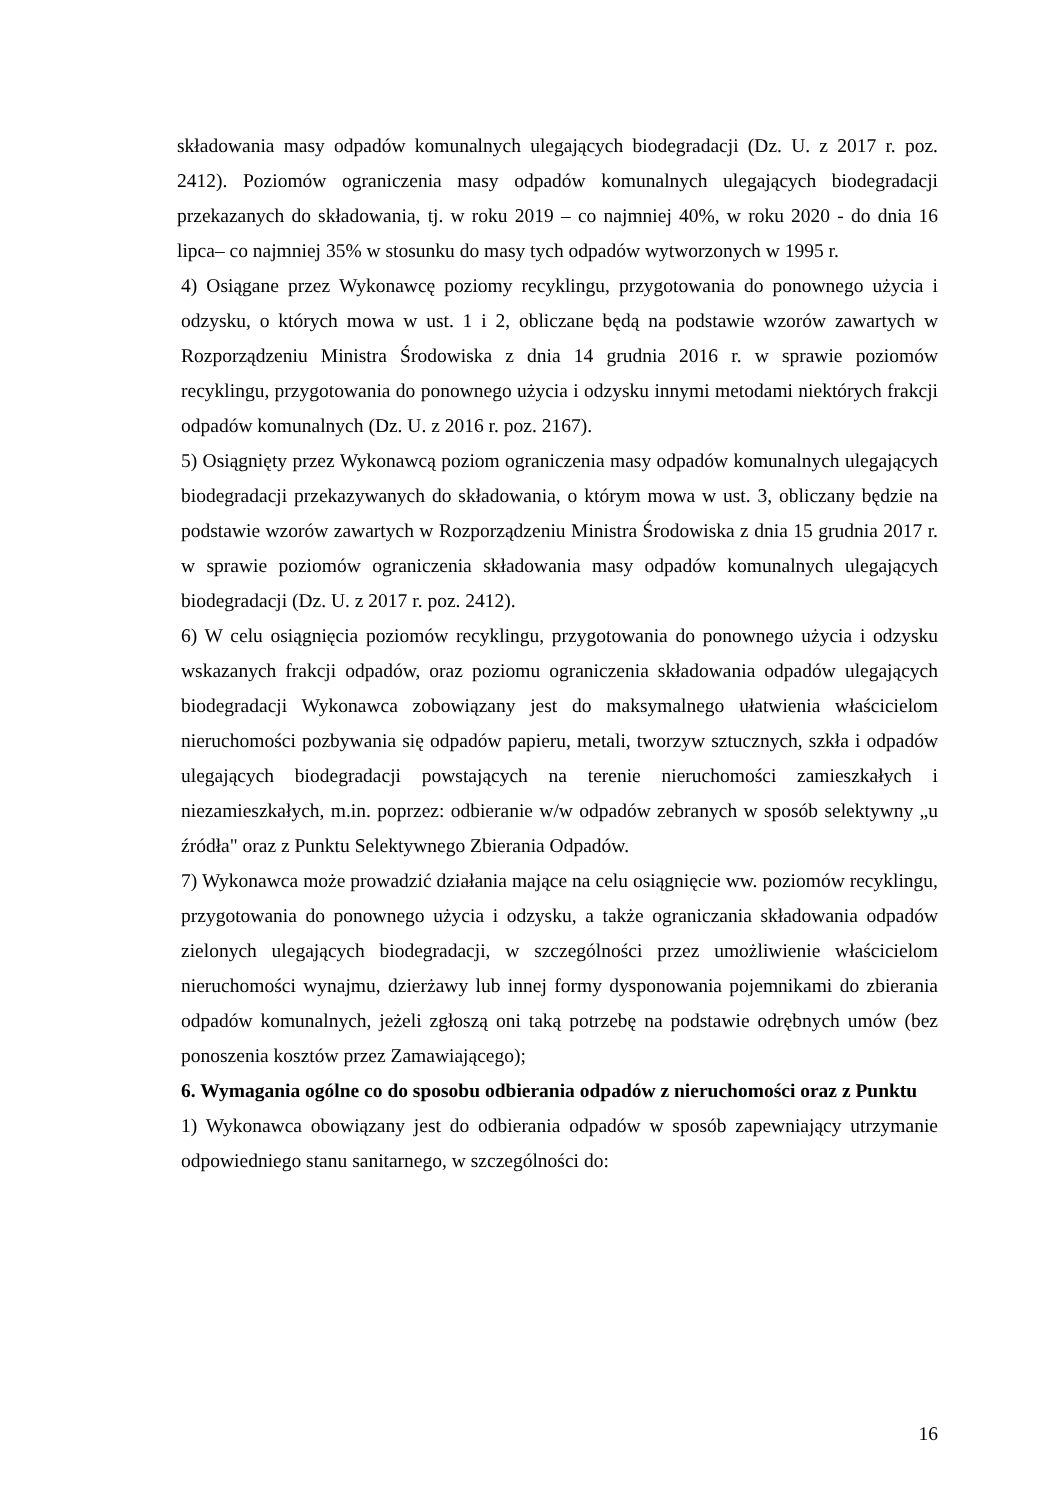składowania masy odpadów komunalnych ulegających biodegradacji (Dz. U. z 2017 r. poz. 2412). Poziomów ograniczenia masy odpadów komunalnych ulegających biodegradacji przekazanych do składowania, tj. w roku 2019 – co najmniej 40%, w roku 2020 - do dnia 16 lipca– co najmniej 35% w stosunku do masy tych odpadów wytworzonych w 1995 r.
4) Osiągane przez Wykonawcę poziomy recyklingu, przygotowania do ponownego użycia i odzysku, o których mowa w ust. 1 i 2, obliczane będą na podstawie wzorów zawartych w Rozporządzeniu Ministra Środowiska z dnia 14 grudnia 2016 r. w sprawie poziomów recyklingu, przygotowania do ponownego użycia i odzysku innymi metodami niektórych frakcji odpadów komunalnych (Dz. U. z 2016 r. poz. 2167).
5) Osiągnięty przez Wykonawcą poziom ograniczenia masy odpadów komunalnych ulegających biodegradacji przekazywanych do składowania, o którym mowa w ust. 3, obliczany będzie na podstawie wzorów zawartych w Rozporządzeniu Ministra Środowiska z dnia 15 grudnia 2017 r. w sprawie poziomów ograniczenia składowania masy odpadów komunalnych ulegających biodegradacji (Dz. U. z 2017 r. poz. 2412).
6) W celu osiągnięcia poziomów recyklingu, przygotowania do ponownego użycia i odzysku wskazanych frakcji odpadów, oraz poziomu ograniczenia składowania odpadów ulegających biodegradacji Wykonawca zobowiązany jest do maksymalnego ułatwienia właścicielom nieruchomości pozbywania się odpadów papieru, metali, tworzyw sztucznych, szkła i odpadów ulegających biodegradacji powstających na terenie nieruchomości zamieszkałych i niezamieszkałych, m.in. poprzez: odbieranie w/w odpadów zebranych w sposób selektywny „u źródła" oraz z Punktu Selektywnego Zbierania Odpadów.
7) Wykonawca może prowadzić działania mające na celu osiągnięcie ww. poziomów recyklingu, przygotowania do ponownego użycia i odzysku, a także ograniczania składowania odpadów zielonych ulegających biodegradacji, w szczególności przez umożliwienie właścicielom nieruchomości wynajmu, dzierżawy lub innej formy dysponowania pojemnikami do zbierania odpadów komunalnych, jeżeli zgłoszą oni taką potrzebę na podstawie odrębnych umów (bez ponoszenia kosztów przez Zamawiającego);
6. Wymagania ogólne co do sposobu odbierania odpadów z nieruchomości oraz z Punktu
1) Wykonawca obowiązany jest do odbierania odpadów w sposób zapewniający utrzymanie odpowiedniego stanu sanitarnego, w szczególności do:
16